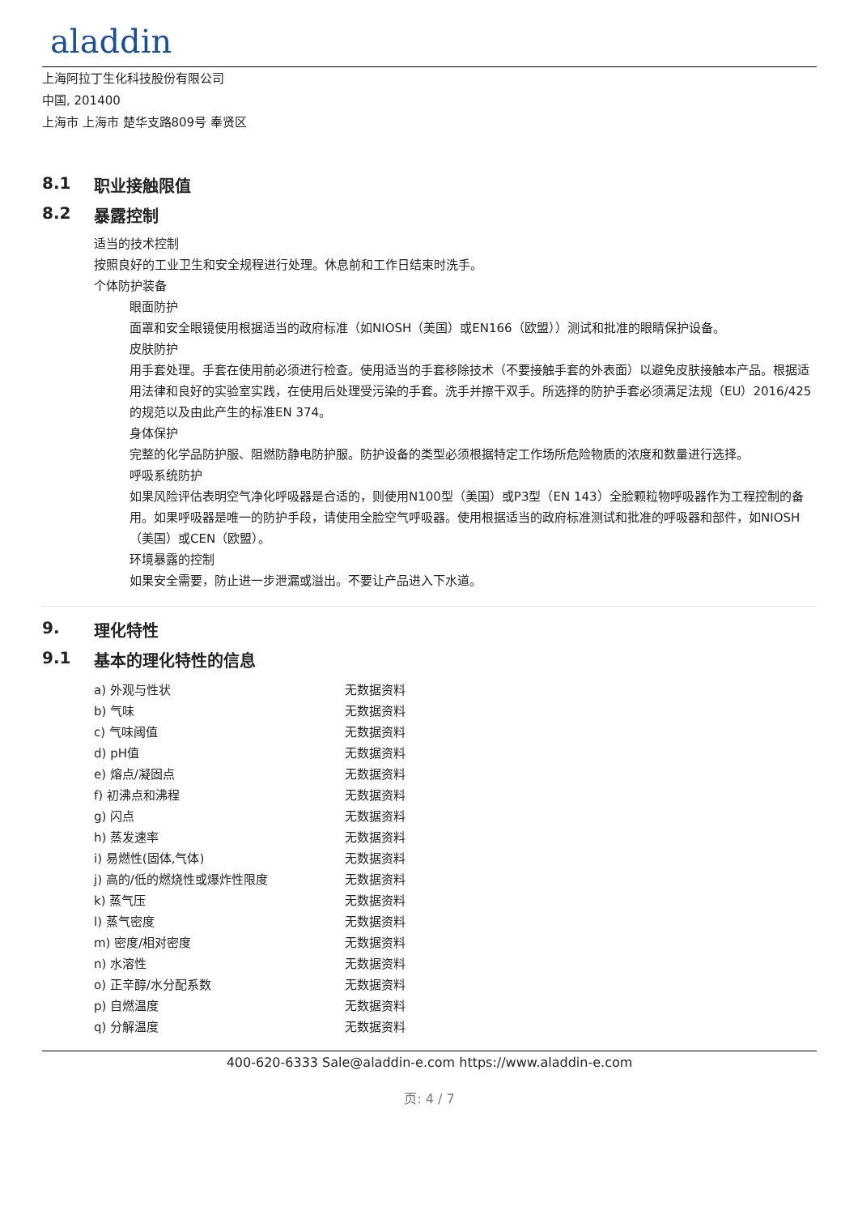aladdin
上海阿拉丁生化科技股份有限公司
中国, 201400
上海市 上海市 楚华支路809号 奉贤区
8.1 职业接触限值
8.2 暴露控制
适当的技术控制
按照良好的工业卫生和安全规程进行处理。休息前和工作日结束时洗手。
个体防护装备
眼面防护
面罩和安全眼镜使用根据适当的政府标准（如NIOSH（美国）或EN166（欧盟））测试和批准的眼睛保护设备。
皮肤防护
用手套处理。手套在使用前必须进行检查。使用适当的手套移除技术（不要接触手套的外表面）以避免皮肤接触本产品。根据适用法律和良好的实验室实践，在使用后处理受污染的手套。洗手并擦干双手。所选择的防护手套必须满足法规（EU）2016/425的规范以及由此产生的标准EN 374。
身体保护
完整的化学品防护服、阻燃防静电防护服。防护设备的类型必须根据特定工作场所危险物质的浓度和数量进行选择。
呼吸系统防护
如果风险评估表明空气净化呼吸器是合适的，则使用N100型（美国）或P3型（EN 143）全脸颗粒物呼吸器作为工程控制的备用。如果呼吸器是唯一的防护手段，请使用全脸空气呼吸器。使用根据适当的政府标准测试和批准的呼吸器和部件，如NIOSH（美国）或CEN（欧盟）。
环境暴露的控制
如果安全需要，防止进一步泄漏或溢出。不要让产品进入下水道。
9. 理化特性
9.1 基本的理化特性的信息
| a) 外观与性状 | 无数据资料 |
| b) 气味 | 无数据资料 |
| c) 气味阈值 | 无数据资料 |
| d) pH值 | 无数据资料 |
| e) 熔点/凝固点 | 无数据资料 |
| f) 初沸点和沸程 | 无数据资料 |
| g) 闪点 | 无数据资料 |
| h) 蒸发速率 | 无数据资料 |
| i) 易燃性(固体,气体) | 无数据资料 |
| j) 高的/低的燃烧性或爆炸性限度 | 无数据资料 |
| k) 蒸气压 | 无数据资料 |
| l) 蒸气密度 | 无数据资料 |
| m) 密度/相对密度 | 无数据资料 |
| n) 水溶性 | 无数据资料 |
| o) 正辛醇/水分配系数 | 无数据资料 |
| p) 自燃温度 | 无数据资料 |
| q) 分解温度 | 无数据资料 |
400-620-6333 Sale@aladdin-e.com https://www.aladdin-e.com
页: 4 / 7